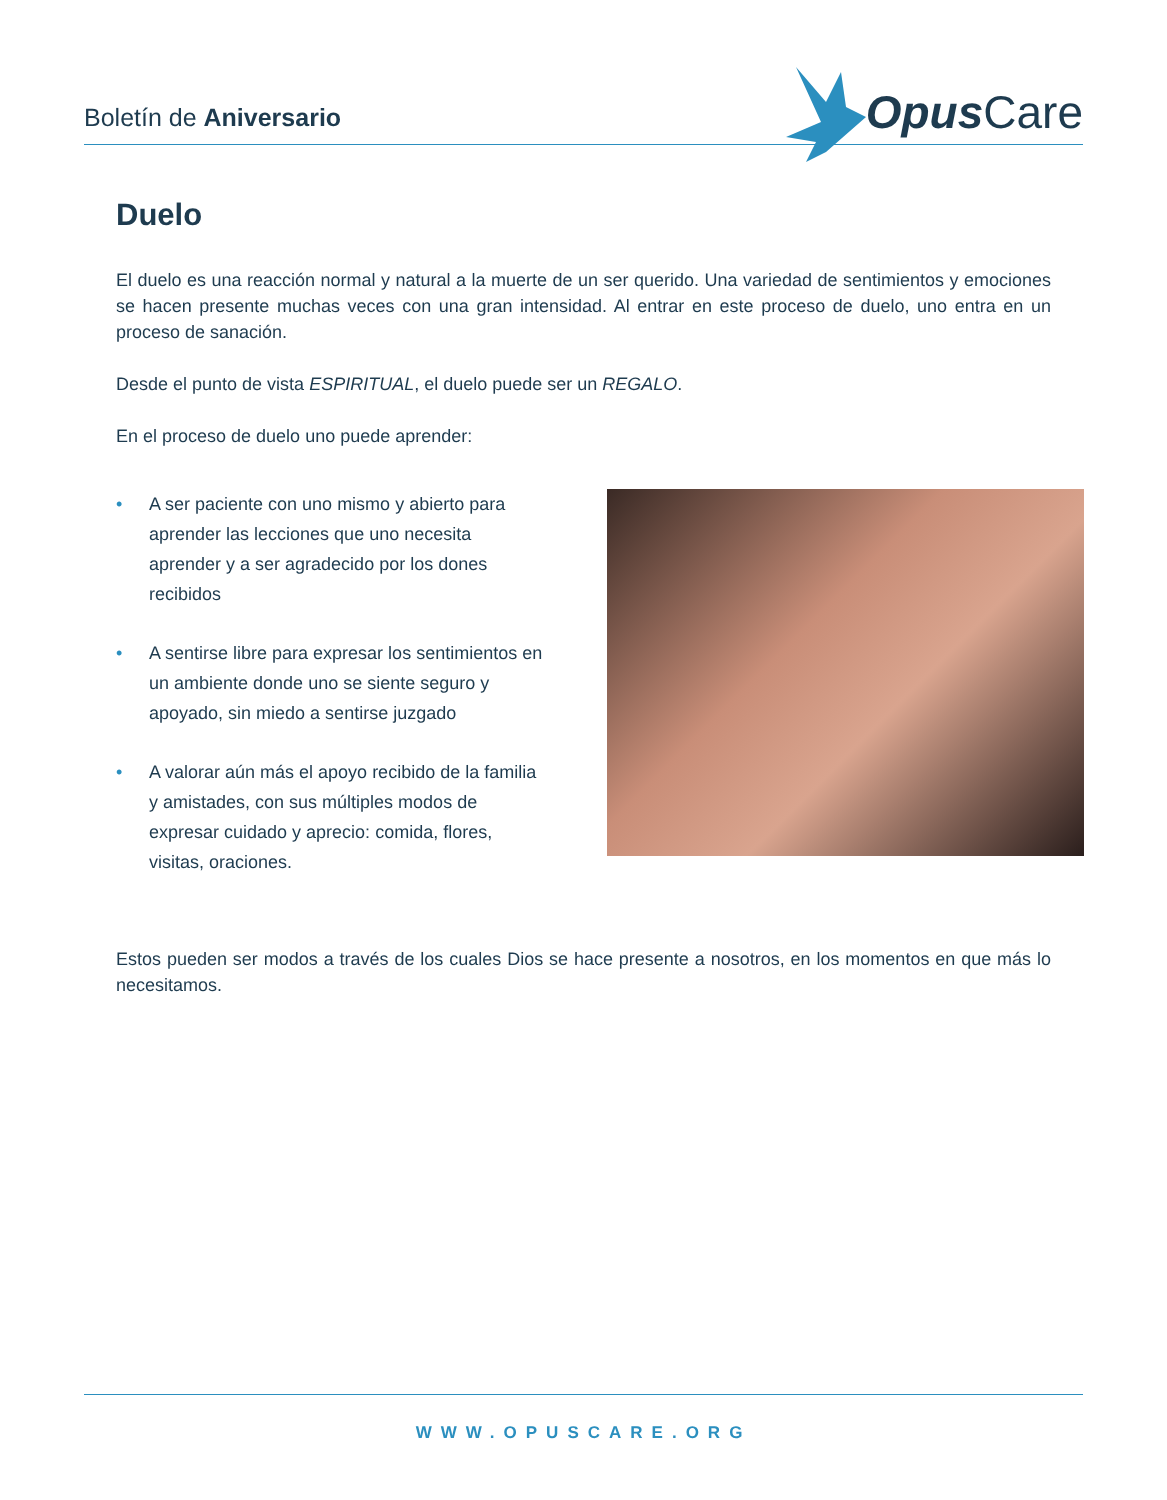Boletín de Aniversario
Opus Care
Duelo
El duelo es una reacción normal y natural a la muerte de un ser querido. Una variedad de sentimientos y emociones se hacen presente muchas veces con una gran intensidad. Al entrar en este proceso de duelo, uno entra en un proceso de sanación.
Desde el punto de vista ESPIRITUAL, el duelo puede ser un REGALO.
En el proceso de duelo uno puede aprender:
• A ser paciente con uno mismo y abierto para aprender las lecciones que uno necesita aprender y a ser agradecido por los dones recibidos
• A sentirse libre para expresar los sentimientos en un ambiente donde uno se siente seguro y apoyado, sin miedo a sentirse juzgado
• A valorar aún más el apoyo recibido de la familia y amistades, con sus múltiples modos de expresar cuidado y aprecio: comida, flores, visitas, oraciones.
Estos pueden ser modos a través de los cuales Dios se hace presente a nosotros, en los momentos en que más lo necesitamos.
WWW.OPUSCARE.ORG